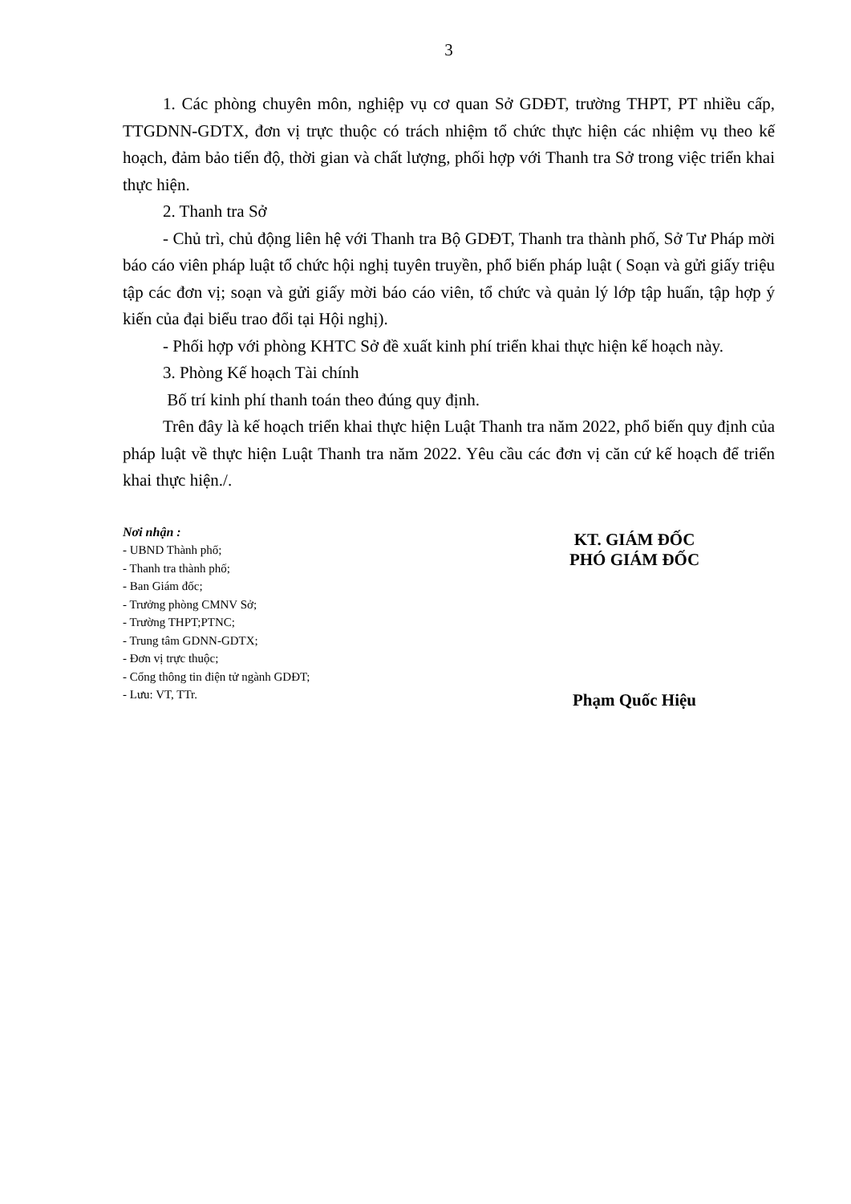3
1. Các phòng chuyên môn, nghiệp vụ cơ quan Sở GDĐT, trường THPT, PT nhiều cấp, TTGDNN-GDTX, đơn vị trực thuộc có trách nhiệm tổ chức thực hiện các nhiệm vụ theo kế hoạch, đảm bảo tiến độ, thời gian và chất lượng, phối hợp với Thanh tra Sở trong việc triển khai thực hiện.
2. Thanh tra Sở
- Chủ trì, chủ động liên hệ với Thanh tra Bộ GDĐT, Thanh tra thành phố, Sở Tư Pháp mời báo cáo viên pháp luật tổ chức hội nghị tuyên truyền, phổ biến pháp luật ( Soạn và gửi giấy triệu tập các đơn vị; soạn và gửi giấy mời báo cáo viên, tổ chức và quản lý lớp tập huấn, tập hợp ý kiến của đại biểu trao đổi tại Hội nghị).
- Phối hợp với phòng KHTC Sở đề xuất kinh phí triển khai thực hiện kế hoạch này.
3. Phòng Kế hoạch Tài chính
Bố trí kinh phí thanh toán theo đúng quy định.
Trên đây là kế hoạch triển khai thực hiện Luật Thanh tra năm 2022, phổ biến quy định của pháp luật về thực hiện Luật Thanh tra năm 2022. Yêu cầu các đơn vị căn cứ kế hoạch để triển khai thực hiện./.
Nơi nhận :
- UBND Thành phố;
- Thanh tra thành phố;
- Ban Giám đốc;
- Trưởng phòng CMNV Sở;
- Trường THPT;PTNC;
- Trung tâm GDNN-GDTX;
- Đơn vị trực thuộc;
- Cổng thông tin điện tử ngành GDĐT;
- Lưu: VT, TTr.
KT. GIÁM ĐỐC
PHÓ GIÁM ĐỐC
Phạm Quốc Hiệu